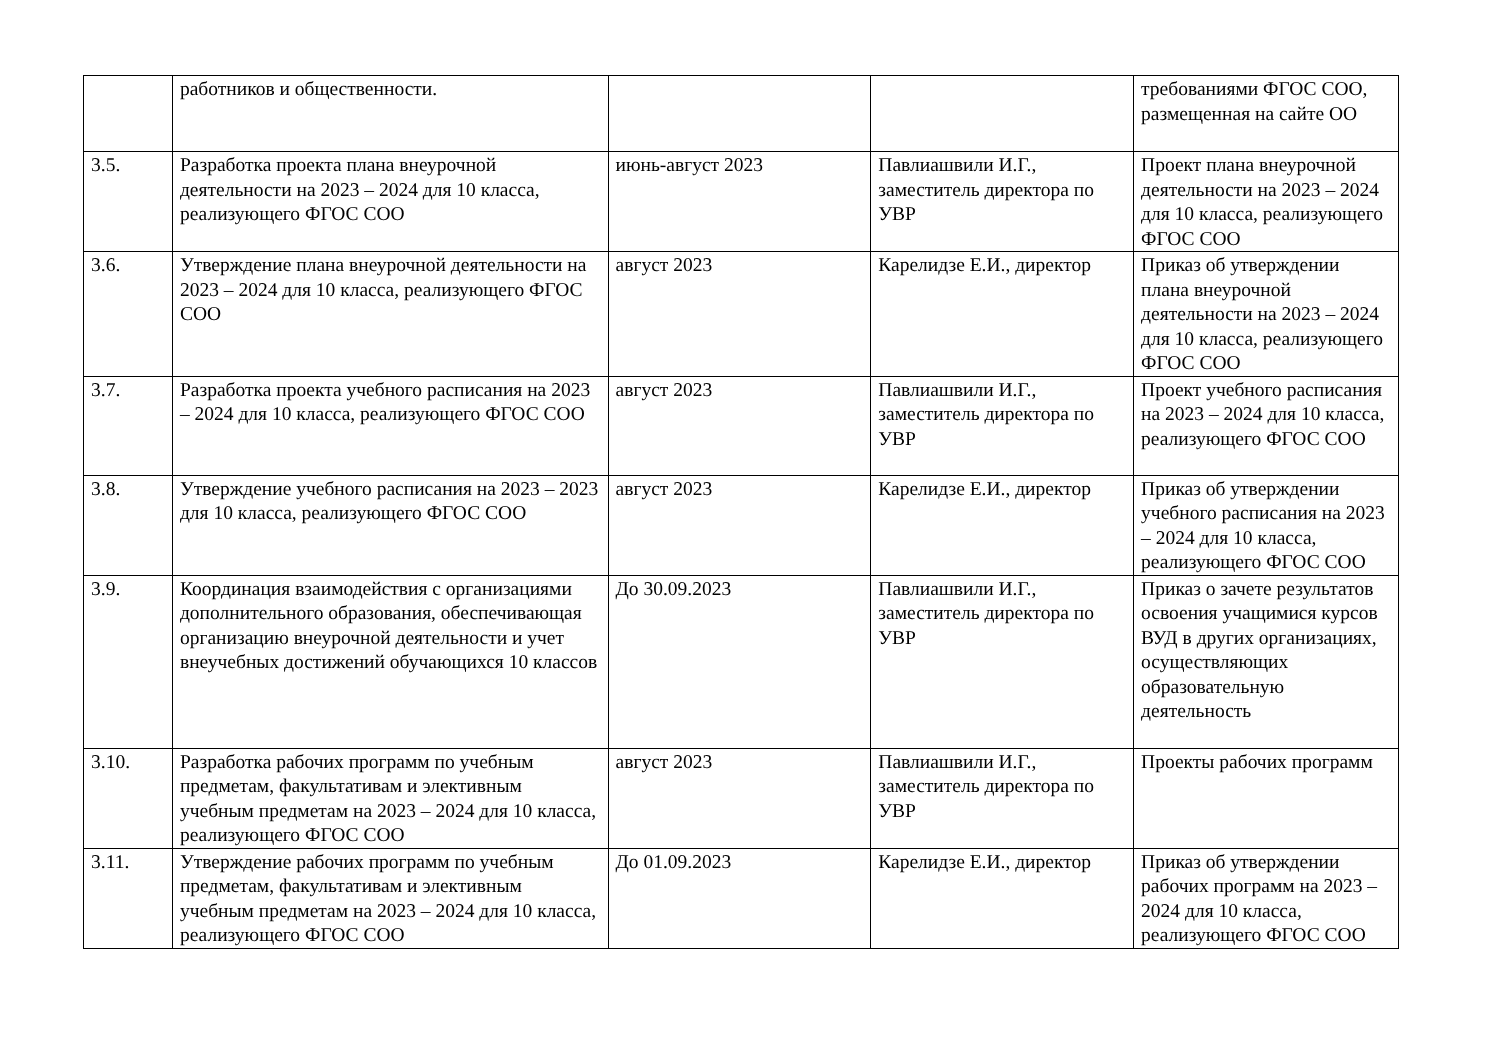| | работников и общественности. | | | требованиями ФГОС СОО, размещенная на сайте ОО |
| 3.5. | Разработка проекта плана внеурочной деятельности на 2023 – 2024 для 10 класса, реализующего ФГОС СОО | июнь-август 2023 | Павлиашвили И.Г., заместитель директора по УВР | Проект плана внеурочной деятельности на 2023 – 2024 для 10 класса, реализующего ФГОС СОО |
| 3.6. | Утверждение плана внеурочной деятельности на 2023 – 2024 для 10 класса, реализующего ФГОС СОО | август 2023 | Карелидзе Е.И., директор | Приказ об утверждении плана внеурочной деятельности на 2023 – 2024 для 10 класса, реализующего ФГОС СОО |
| 3.7. | Разработка проекта учебного расписания на 2023 – 2024 для 10 класса, реализующего ФГОС СОО | август 2023 | Павлиашвили И.Г., заместитель директора по УВР | Проект учебного расписания на 2023 – 2024 для 10 класса, реализующего ФГОС СОО |
| 3.8. | Утверждение учебного расписания на 2023 – 2023 для 10 класса, реализующего ФГОС СОО | август 2023 | Карелидзе Е.И., директор | Приказ об утверждении учебного расписания на 2023 – 2024 для 10 класса, реализующего ФГОС СОО |
| 3.9. | Координация взаимодействия с организациями дополнительного образования, обеспечивающая организацию внеурочной деятельности и учет внеучебных достижений обучающихся 10 классов | До 30.09.2023 | Павлиашвили И.Г., заместитель директора по УВР | Приказ о зачете результатов освоения учащимися курсов ВУД в других организациях, осуществляющих образовательную деятельность |
| 3.10. | Разработка рабочих программ по учебным предметам, факультативам и элективным учебным предметам на 2023 – 2024 для 10 класса, реализующего ФГОС СОО | август 2023 | Павлиашвили И.Г., заместитель директора по УВР | Проекты рабочих программ |
| 3.11. | Утверждение рабочих программ по учебным предметам, факультативам и элективным учебным предметам на 2023 – 2024 для 10 класса, реализующего ФГОС СОО | До 01.09.2023 | Карелидзе Е.И., директор | Приказ об утверждении рабочих программ на 2023 – 2024 для 10 класса, реализующего ФГОС СОО |